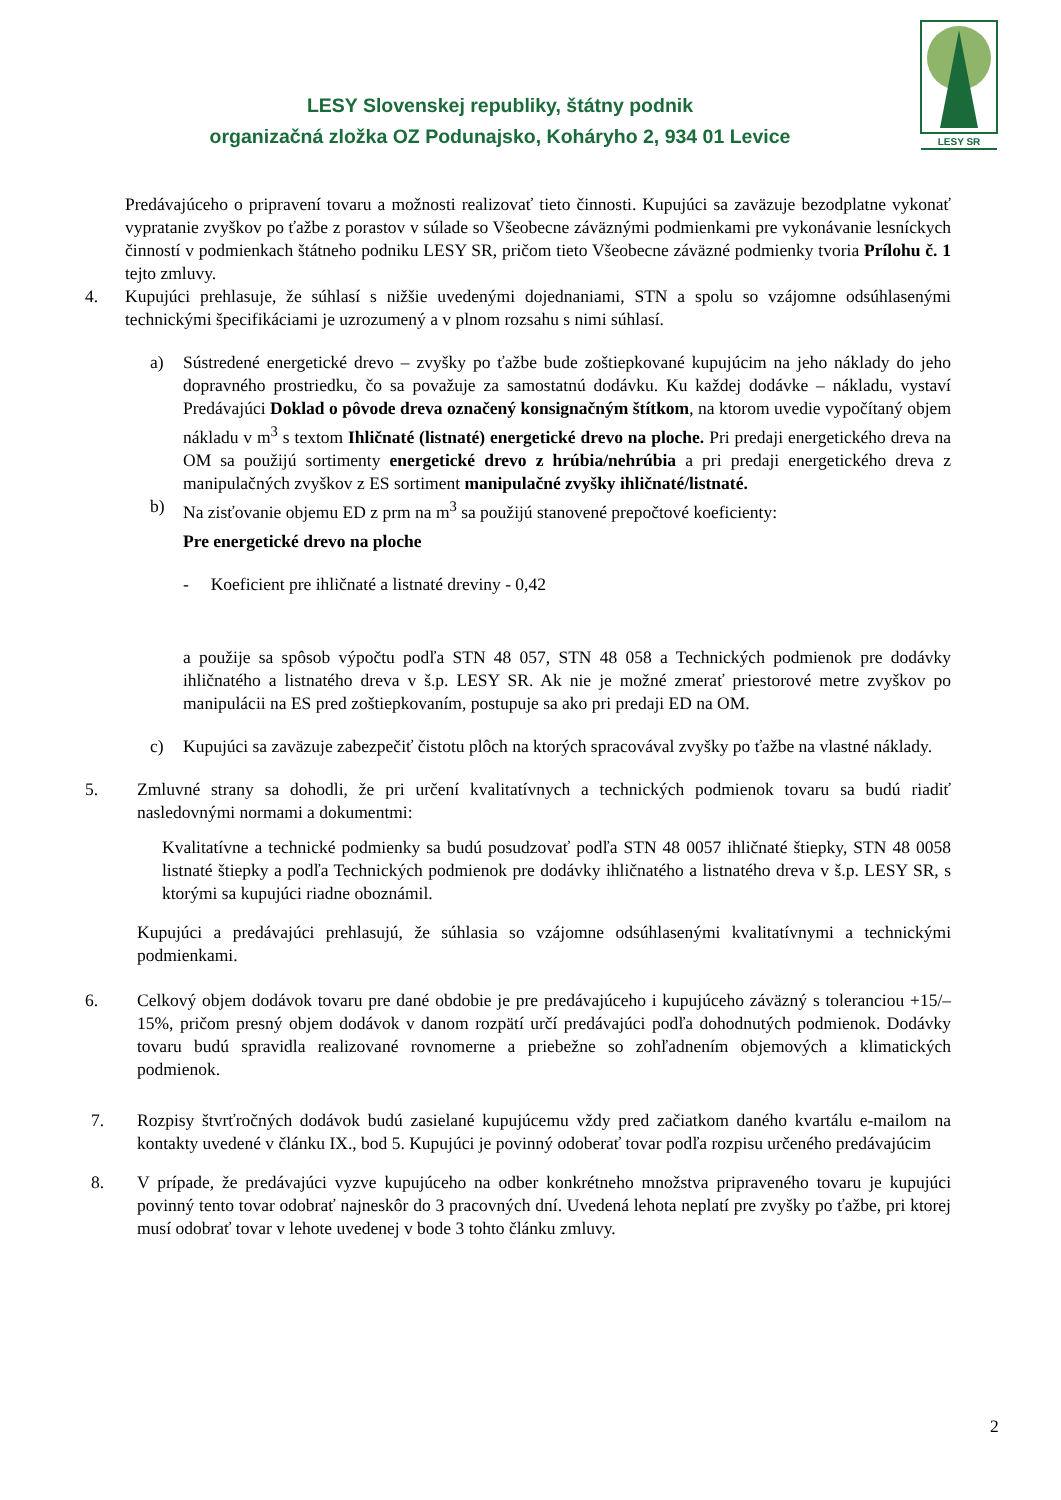LESY Slovenskej republiky, štátny podnik
organizačná zložka OZ Podunajsko, Koháryho 2, 934 01 Levice
LESY SR
Predávajúceho o pripravení tovaru a možnosti realizovať tieto činnosti. Kupujúci sa zaväzuje bezodplatne vykonať vypratanie zvyškov po ťažbe z porastov v súlade so Všeobecne záväznými podmienkami pre vykonávanie lesníckych činností v podmienkach štátneho podniku LESY SR, pričom tieto Všeobecne záväzné podmienky tvoria Prílohu č. 1 tejto zmluvy.
4. Kupujúci prehlasuje, že súhlasí s nižšie uvedenými dojednaniami, STN a spolu so vzájomne odsúhlasenými technickými špecifikáciami je uzrozumený a v plnom rozsahu s nimi súhlasí.
a) Sústredené energetické drevo – zvyšky po ťažbe bude zoštiepkované kupujúcim na jeho náklady do jeho dopravného prostriedku, čo sa považuje za samostatnú dodávku. Ku každej dodávke – nákladu, vystaví Predávajúci Doklad o pôvode dreva označený konsignačným štítkom, na ktorom uvedie vypočítaný objem nákladu v m<sup>3</sup> s textom Ihličnaté (listnaté) energetické drevo na ploche. Pri predaji energetického dreva na OM sa použijú sortimenty energetické drevo z hrúbia/nehrúbia a pri predaji energetického dreva z manipulačných zvyškov z ES sortiment manipulačné zvyšky ihličnaté/listnaté.
b) Na zisťovanie objemu ED z prm na m<sup>3</sup> sa použijú stanovené prepočtové koeficienty:
Pre energetické drevo na ploche
- Koeficient pre ihličnaté a listnaté dreviny - 0,42
a použije sa spôsob výpočtu podľa STN 48 057, STN 48 058 a Technických podmienok pre dodávky ihličnatého a listnatého dreva v š.p. LESY SR. Ak nie je možné zmerať priestorové metre zvyškov po manipulácii na ES pred zoštiepkovaním, postupuje sa ako pri predaji ED na OM.
c) Kupujúci sa zaväzuje zabezpečiť čistotu plôch na ktorých spracovával zvyšky po ťažbe na vlastné náklady.
5. Zmluvné strany sa dohodli, že pri určení kvalitatívnych a technických podmienok tovaru sa budú riadiť nasledovnými normami a dokumentmi:
Kvalitatívne a technické podmienky sa budú posudzovať podľa STN 48 0057 ihličnaté štiepky, STN 48 0058 listnaté štiepky a podľa Technických podmienok pre dodávky ihličnatého a listnatého dreva v š.p. LESY SR, s ktorými sa kupujúci riadne oboznámil.
Kupujúci a predávajúci prehlasujú, že súhlasia so vzájomne odsúhlasenými kvalitatívnymi a technickými podmienkami.
6. Celkový objem dodávok tovaru pre dané obdobie je pre predávajúceho i kupujúceho záväzný s toleranciou +15/– 15%, pričom presný objem dodávok v danom rozpätí určí predávajúci podľa dohodnutých podmienok. Dodávky tovaru budú spravidla realizované rovnomerne a priebežne so zohľadnením objemových a klimatických podmienok.
7. Rozpisy štvrťročných dodávok budú zasielané kupujúcemu vždy pred začiatkom daného kvartálu e-mailom na kontakty uvedené v článku IX., bod 5. Kupujúci je povinný odoberať tovar podľa rozpisu určeného predávajúcim
8. V prípade, že predávajúci vyzve kupujúceho na odber konkrétneho množstva pripraveného tovaru je kupujúci povinný tento tovar odobrať najneskôr do 3 pracovných dní. Uvedená lehota neplatí pre zvyšky po ťažbe, pri ktorej musí odobrať tovar v lehote uvedenej v bode 3 tohto článku zmluvy.
2